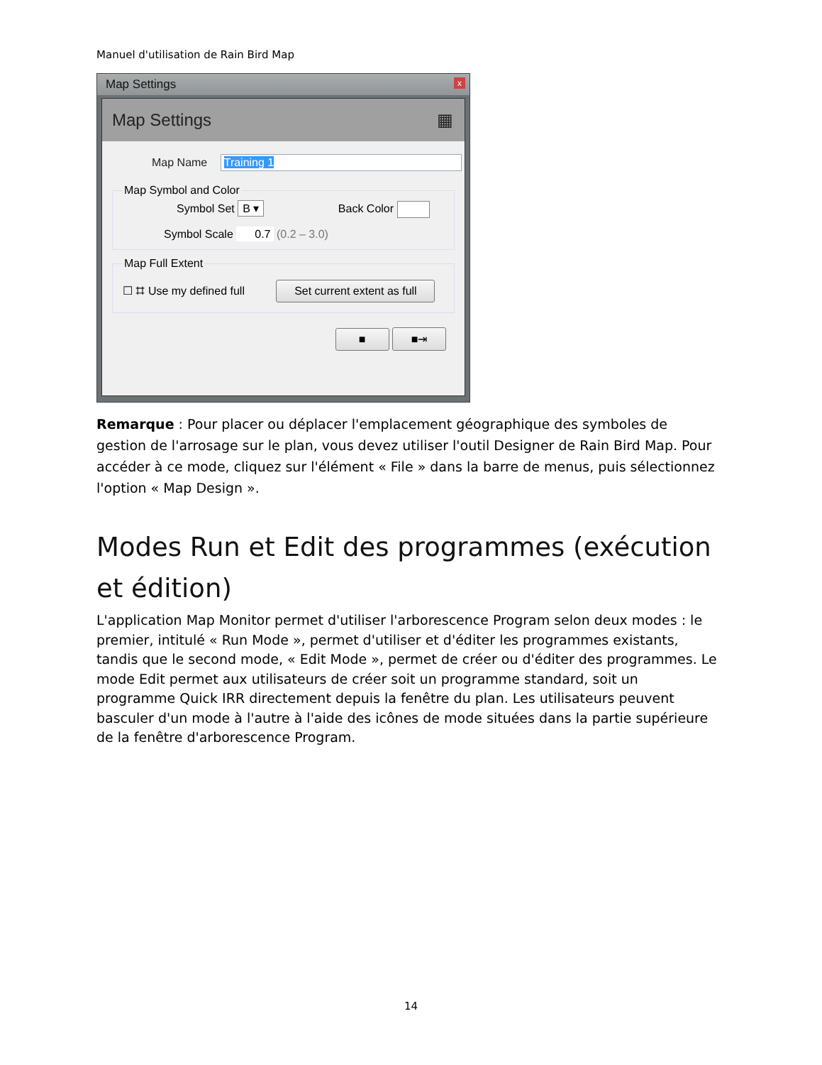Manuel d'utilisation de Rain Bird Map
Map Settings x
Map Settings ▦
Map Name Training 1
Map Symbol and Color
Symbol Set B ▾ Back Color
Symbol Scale 0.7 (0.2 – 3.0)
Map Full Extent
☐ ⌗ Use my defined full Set current extent as full
■ ■⇥
Remarque : Pour placer ou déplacer l'emplacement géographique des symboles de gestion de l'arrosage sur le plan, vous devez utiliser l'outil Designer de Rain Bird Map. Pour accéder à ce mode, cliquez sur l'élément « File » dans la barre de menus, puis sélectionnez l'option « Map Design ».
Modes Run et Edit des programmes (exécution et édition)
L'application Map Monitor permet d'utiliser l'arborescence Program selon deux modes : le premier, intitulé « Run Mode », permet d'utiliser et d'éditer les programmes existants, tandis que le second mode, « Edit Mode », permet de créer ou d'éditer des programmes. Le mode Edit permet aux utilisateurs de créer soit un programme standard, soit un programme Quick IRR directement depuis la fenêtre du plan. Les utilisateurs peuvent basculer d'un mode à l'autre à l'aide des icônes de mode situées dans la partie supérieure de la fenêtre d'arborescence Program.
14